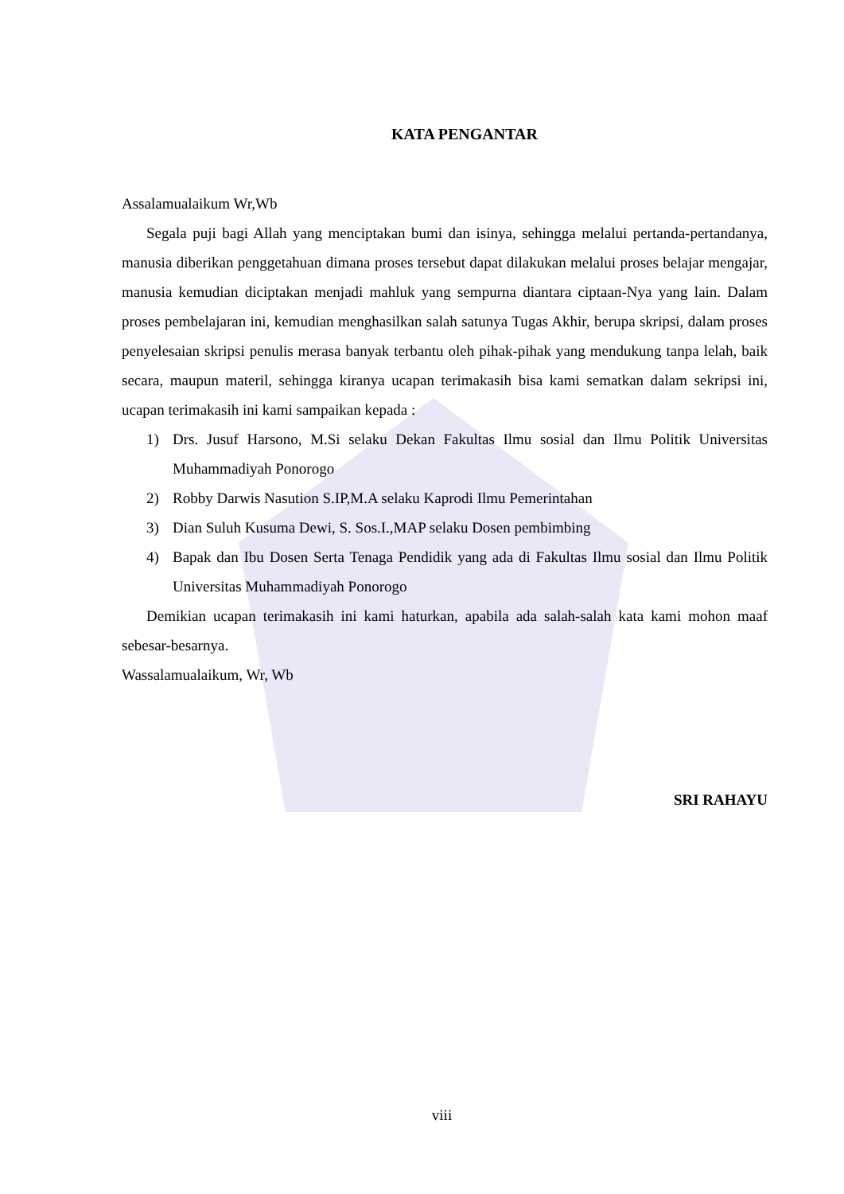KATA PENGANTAR
Assalamualaikum Wr,Wb
Segala puji bagi Allah yang menciptakan bumi dan isinya, sehingga melalui pertanda-pertandanya, manusia diberikan penggetahuan dimana proses tersebut dapat dilakukan melalui proses belajar mengajar, manusia kemudian diciptakan menjadi mahluk yang sempurna diantara ciptaan-Nya yang lain. Dalam proses pembelajaran ini, kemudian menghasilkan salah satunya Tugas Akhir, berupa skripsi, dalam proses penyelesaian skripsi penulis merasa banyak terbantu oleh pihak-pihak yang mendukung tanpa lelah, baik secara, maupun materil, sehingga kiranya ucapan terimakasih bisa kami sematkan dalam sekripsi ini, ucapan terimakasih ini kami sampaikan kepada :
1) Drs. Jusuf Harsono, M.Si selaku Dekan Fakultas Ilmu sosial dan Ilmu Politik Universitas Muhammadiyah Ponorogo
2) Robby Darwis Nasution S.IP,M.A selaku Kaprodi Ilmu Pemerintahan
3) Dian Suluh Kusuma Dewi, S. Sos.I.,MAP selaku Dosen pembimbing
4) Bapak dan Ibu Dosen Serta Tenaga Pendidik yang ada di Fakultas Ilmu sosial dan Ilmu Politik Universitas Muhammadiyah Ponorogo
Demikian ucapan terimakasih ini kami haturkan, apabila ada salah-salah kata kami mohon maaf sebesar-besarnya.
Wassalamualaikum, Wr, Wb
SRI RAHAYU
viii